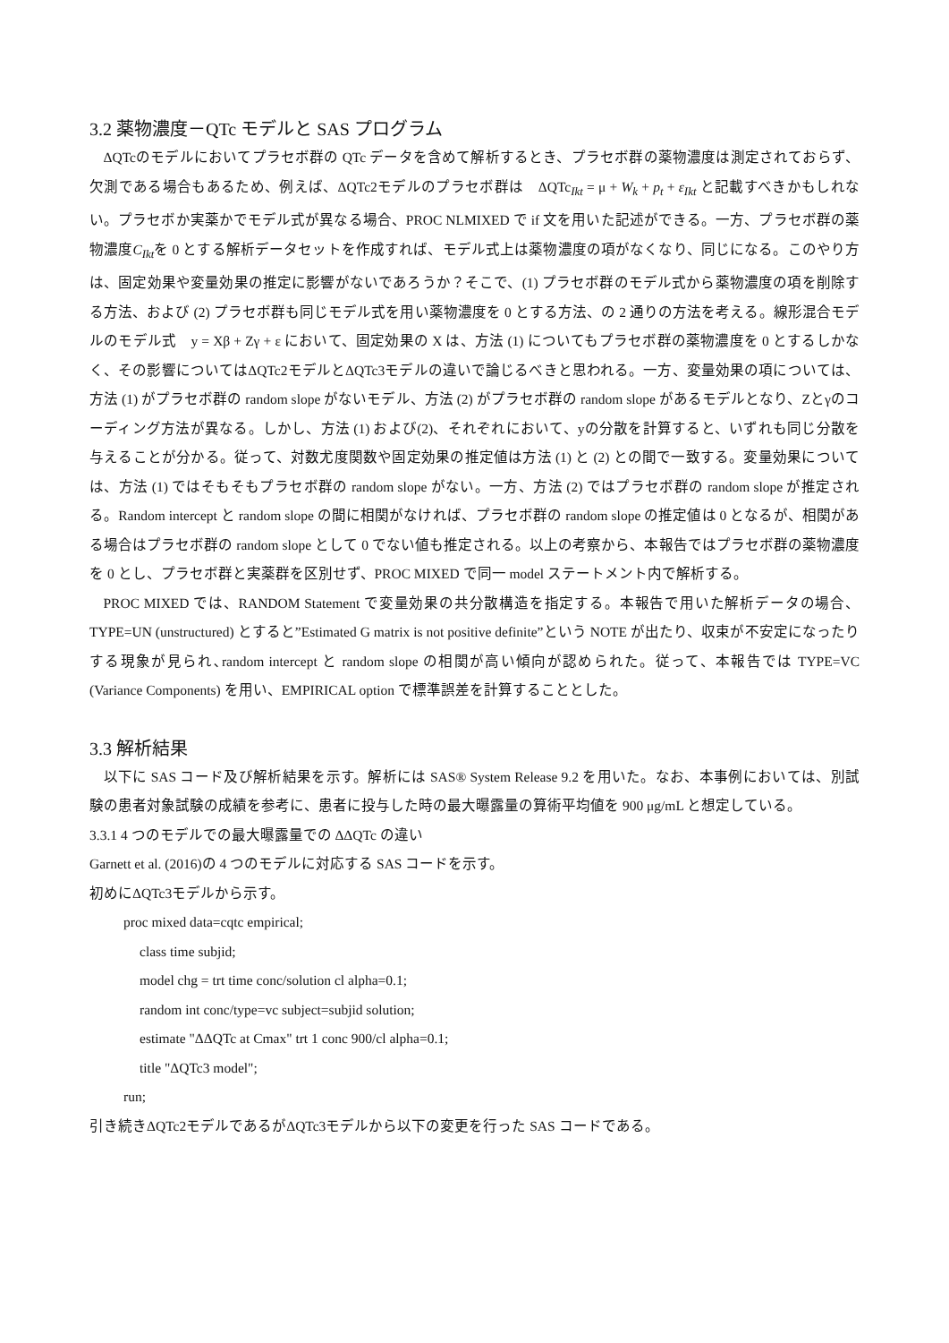3.2 薬物濃度－QTc モデルと SAS プログラム
ΔQTcのモデルにおいてプラセボ群の QTc データを含めて解析するとき、プラセボ群の薬物濃度は測定されておらず、欠測である場合もあるため、例えば、ΔQTc2モデルのプラセボ群は　ΔQTc<sub>Ikt</sub> = μ + W<sub>k</sub> + p<sub>t</sub> + ε<sub>Ikt</sub> と記載すべきかもしれない。プラセボか実薬かでモデル式が異なる場合、PROC NLMIXED で if 文を用いた記述ができる。一方、プラセボ群の薬物濃度C<sub>Ikt</sub>を 0 とする解析データセットを作成すれば、モデル式上は薬物濃度の項がなくなり、同じになる。このやり方は、固定効果や変量効果の推定に影響がないであろうか？そこで、(1) プラセボ群のモデル式から薬物濃度の項を削除する方法、および (2) プラセボ群も同じモデル式を用い薬物濃度を 0 とする方法、の 2 通りの方法を考える。線形混合モデルのモデル式　y = Xβ + Zγ + ε において、固定効果の X は、方法 (1) についてもプラセボ群の薬物濃度を 0 とするしかなく、その影響についてはΔQTc2モデルとΔQTc3モデルの違いで論じるべきと思われる。一方、変量効果の項については、方法 (1) がプラセボ群の random slope がないモデル、方法 (2) がプラセボ群の random slope があるモデルとなり、Zとγのコーディング方法が異なる。しかし、方法 (1) および(2)、それぞれにおいて、yの分散を計算すると、いずれも同じ分散を与えることが分かる。従って、対数尤度関数や固定効果の推定値は方法 (1) と (2) との間で一致する。変量効果については、方法 (1) ではそもそもプラセボ群の random slope がない。一方、方法 (2) ではプラセボ群の random slope が推定される。Random intercept と random slope の間に相関がなければ、プラセボ群の random slope の推定値は 0 となるが、相関がある場合はプラセボ群の random slope として 0 でない値も推定される。以上の考察から、本報告ではプラセボ群の薬物濃度を 0 とし、プラセボ群と実薬群を区別せず、PROC MIXED で同一 model ステートメント内で解析する。
PROC MIXED では、RANDOM Statement で変量効果の共分散構造を指定する。本報告で用いた解析データの場合、TYPE=UN (unstructured) とすると”Estimated G matrix is not positive definite”という NOTE が出たり、収束が不安定になったりする現象が見られ､random intercept と random slope の相関が高い傾向が認められた。従って、本報告では TYPE=VC (Variance Components) を用い、EMPIRICAL option で標準誤差を計算することとした。
3.3 解析結果
以下に SAS コード及び解析結果を示す。解析には SAS® System Release 9.2 を用いた。なお、本事例においては、別試験の患者対象試験の成績を参考に、患者に投与した時の最大曝露量の算術平均値を 900 μg/mL と想定している。
3.3.1 4 つのモデルでの最大曝露量での ΔΔQTc の違い
Garnett et al. (2016)の 4 つのモデルに対応する SAS コードを示す。
初めにΔQTc3モデルから示す。
proc mixed data=cqtc empirical;
class time subjid;
model chg = trt time conc/solution cl alpha=0.1;
random int conc/type=vc subject=subjid solution;
estimate "ΔΔQTc at Cmax" trt 1 conc 900/cl alpha=0.1;
title "ΔQTc3 model";
run;
引き続きΔQTc2モデルであるがΔQTc3モデルから以下の変更を行った SAS コードである。